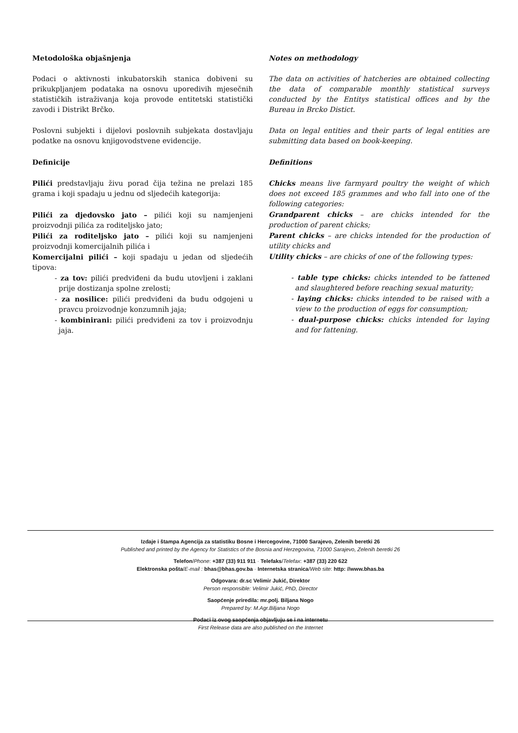Metodološka objašnjenja
Podaci o aktivnosti inkubatorskih stanica dobiveni su prikukpljanjem podataka na osnovu uporedivih mjesečnih statističkih istraživanja koja provode entitetski statistički zavodi i Distrikt Brčko.
Poslovni subjekti i dijelovi poslovnih subjekata dostavljaju podatke na osnovu knjigovodstvene evidencije.
Definicije
Pilići predstavljaju živu porad čija težina ne prelazi 185 grama i koji spadaju u jednu od sljedećih kategorija:
Pilići za djedovsko jato – pilići koji su namjenjeni proizvodnji pilića za roditeljsko jato;
Pilići za roditeljsko jato – pilići koji su namjenjeni proizvodnji komercijalnih pilića i
Komercijalni pilići – koji spadaju u jedan od sljedećih tipova:
- za tov: pilići predviđeni da budu utovljeni i zaklani prije dostizanja spolne zrelosti;
- za nosilice: pilići predviđeni da budu odgojeni u pravcu proizvodnje konzumnih jaja;
- kombinirani: pilići predviđeni za tov i proizvodnju jaja.
Notes on methodology
The data on activities of hatcheries are obtained collecting the data of comparable monthly statistical surveys conducted by the Entitys statistical offices and by the Bureau in Brcko Distict.
Data on legal entities and their parts of legal entities are submitting data based on book-keeping.
Definitions
Chicks means live farmyard poultry the weight of which does not exceed 185 grammes and who fall into one of the following categories:
Grandparent chicks – are chicks intended for the production of parent chicks;
Parent chicks – are chicks intended for the production of utility chicks and
Utility chicks – are chicks of one of the following types:
- table type chicks: chicks intended to be fattened and slaughtered before reaching sexual maturity;
- laying chicks: chicks intended to be raised with a view to the production of eggs for consumption;
- dual-purpose chicks: chicks intended for laying and for fattening.
Izdaje i štampa Agencija za statistiku Bosne i Hercegovine, 71000 Sarajevo, Zelenih beretki 26
Published and printed by the Agency for Statistics of the Bosnia and Herzegovina, 71000 Sarajevo, Zelenih beretki 26
Telefon/Phone: +387 (33) 911 911 · Telefaks/Telefax: +387 (33) 220 622
Elektronska pošta/E-mail : bhas@bhas.gov.ba · Internetska stranica/Web site: http: //www.bhas.ba
Odgovara: dr.sc Velimir Jukić, Direktor
Person responsible: Velimir Jukić, PhD, Director
Saopćenje priredila: mr.polj. Biljana Nogo
Prepared by: M.Agr.Biljana Nogo
Podaci iz ovog saopćenja objavljuju se i na internetu
First Release data are also published on the Internet